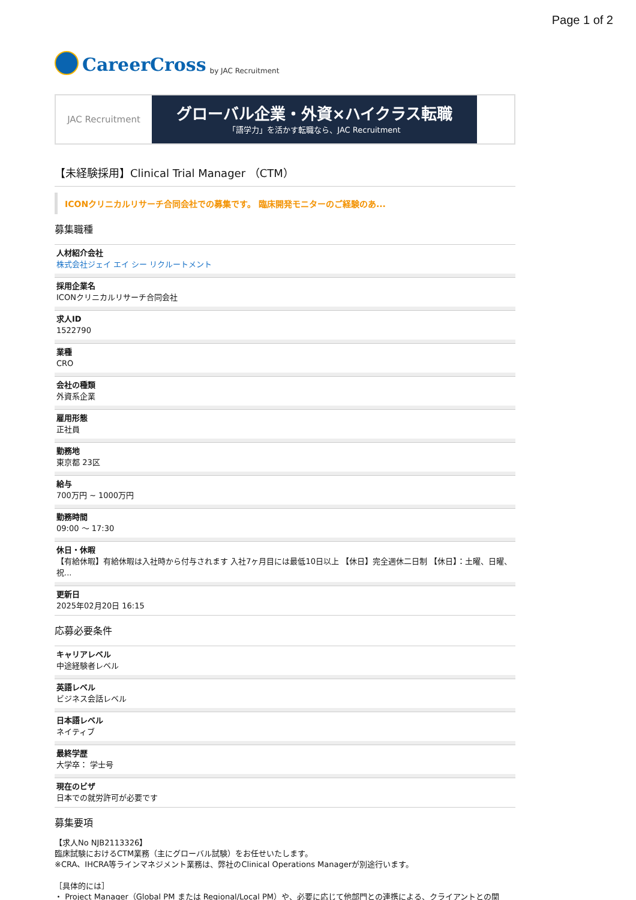Page 1 of 2
CareerCross by JAC Recruitment
JAC Recruitment
グローバル企業・外資×ハイクラス転職
「語学力」を活かす転職なら、JAC Recruitment
【未経験採用】Clinical Trial Manager （CTM）
ICONクリニカルリサーチ合同会社での募集です。 臨床開発モニターのご経験のあ...
募集職種
人材紹介会社
株式会社ジェイ エイ シー リクルートメント
採用企業名
ICONクリニカルリサーチ合同会社
求人ID
1522790
業種
CRO
会社の種類
外資系企業
雇用形態
正社員
勤務地
東京都 23区
給与
700万円 ~ 1000万円
勤務時間
09:00 ～ 17:30
休日・休暇
【有給休暇】有給休暇は入社時から付与されます 入社7ヶ月目には最低10日以上 【休日】完全週休二日制 【休日】：土曜、日曜、祝...
更新日
2025年02月20日 16:15
応募必要条件
キャリアレベル
中途経験者レベル
英語レベル
ビジネス会話レベル
日本語レベル
ネイティブ
最終学歴
大学卒： 学士号
現在のビザ
日本での就労許可が必要です
募集要項
【求人No NJB2113326】
臨床試験におけるCTM業務（主にグローバル試験）をお任せいたします。
※CRA、IHCRA等ラインマネジメント業務は、弊社のClinical Operations Managerが別途行います。
［具体的には］
・ Project Manager（Global PM または Regional/Local PM）や、必要に応じて他部門との連携による、クライアントとの関